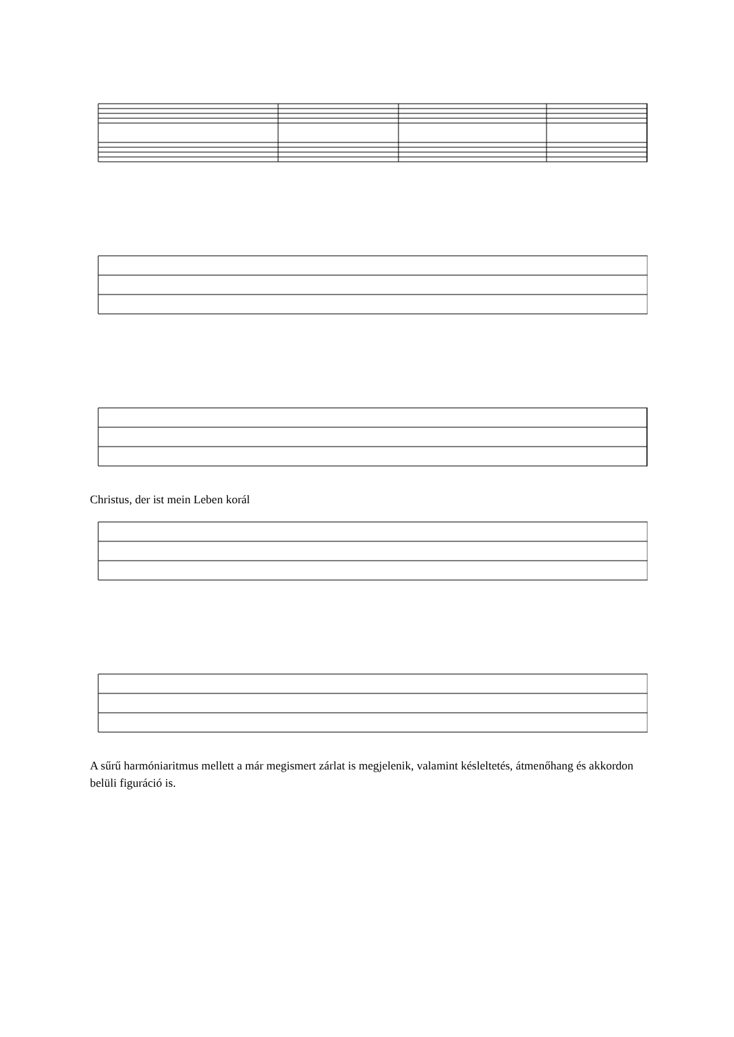Christus, der ist mein Leben korál
A sűrű harmóniaritmus mellett a már megismert zárlat is megjelenik, valamint késleltetés, átmenőhang és akkordon belüli figuráció is.